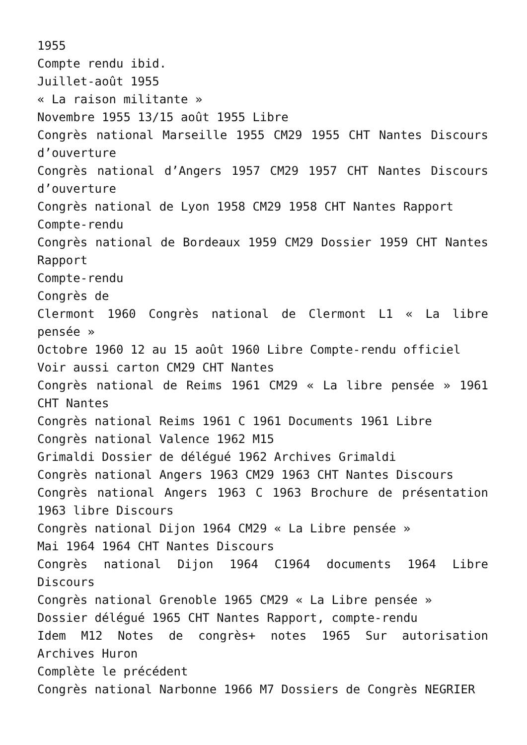1955
Compte rendu ibid.
Juillet-août 1955
« La raison militante »
Novembre 1955 13/15 août 1955 Libre
Congrès national Marseille 1955 CM29 1955 CHT Nantes Discours d’ouverture
Congrès national d’Angers 1957 CM29 1957 CHT Nantes Discours d’ouverture
Congrès national de Lyon 1958 CM29 1958 CHT Nantes Rapport
Compte-rendu
Congrès national de Bordeaux 1959 CM29 Dossier 1959 CHT Nantes Rapport
Compte-rendu
Congrès de
Clermont 1960 Congrès national de Clermont L1 « La libre pensée »
Octobre 1960 12 au 15 août 1960 Libre Compte-rendu officiel
Voir aussi carton CM29 CHT Nantes
Congrès national de Reims 1961 CM29 « La libre pensée » 1961 CHT Nantes
Congrès national Reims 1961 C 1961 Documents 1961 Libre
Congrès national Valence 1962 M15
Grimaldi Dossier de délégué 1962 Archives Grimaldi
Congrès national Angers 1963 CM29 1963 CHT Nantes Discours
Congrès national Angers 1963 C 1963 Brochure de présentation 1963 libre Discours
Congrès national Dijon 1964 CM29 « La Libre pensée »
Mai 1964 1964 CHT Nantes Discours
Congrès national Dijon 1964 C1964 documents 1964 Libre Discours
Congrès national Grenoble 1965 CM29 « La Libre pensée »
Dossier délégué 1965 CHT Nantes Rapport, compte-rendu
Idem M12 Notes de congrès+ notes 1965 Sur autorisation Archives Huron
Complète le précédent
Congrès national Narbonne 1966 M7 Dossiers de Congrès NEGRIER